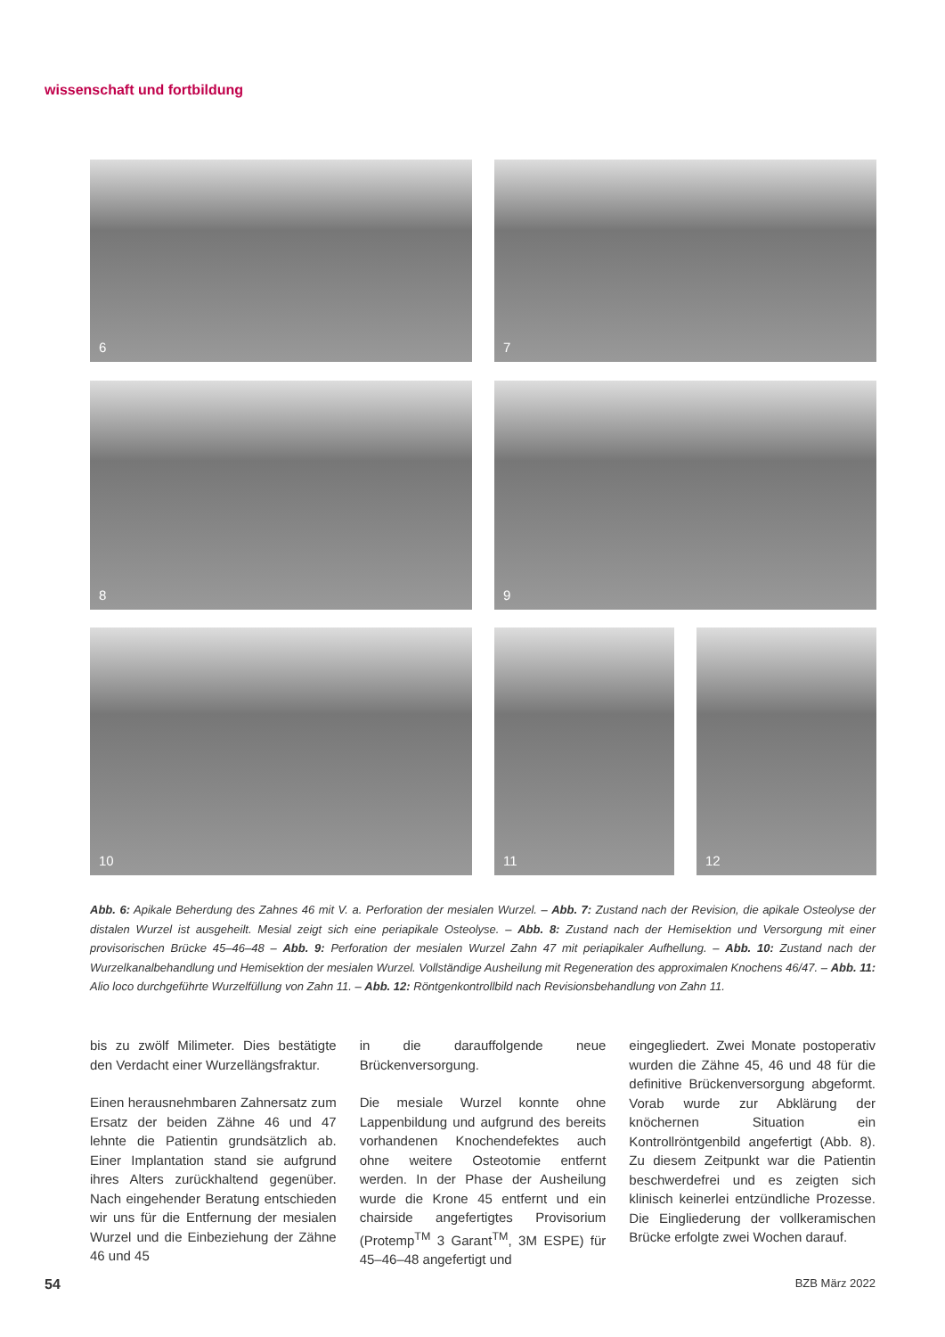wissenschaft und fortbildung
6 7
8 9
10 11 12
Abb. 6: Apikale Beherdung des Zahnes 46 mit V. a. Perforation der mesialen Wurzel. – Abb. 7: Zustand nach der Revision, die apikale Osteolyse der distalen Wurzel ist ausgeheilt. Mesial zeigt sich eine periapikale Osteolyse. – Abb. 8: Zustand nach der Hemisektion und Versorgung mit einer provisorischen Brücke 45–46–48 – Abb. 9: Perforation der mesialen Wurzel Zahn 47 mit periapikaler Aufhellung. – Abb. 10: Zustand nach der Wurzelkanalbehandlung und Hemisektion der mesialen Wurzel. Vollständige Ausheilung mit Regeneration des approximalen Knochens 46/47. – Abb. 11: Alio loco durchgeführte Wurzelfüllung von Zahn 11. – Abb. 12: Röntgenkontrollbild nach Revisionsbehandlung von Zahn 11.
bis zu zwölf Milimeter. Dies bestätigte den Verdacht einer Wurzellängsfraktur.
Einen herausnehmbaren Zahnersatz zum Ersatz der beiden Zähne 46 und 47 lehnte die Patientin grundsätzlich ab. Einer Implantation stand sie aufgrund ihres Alters zurückhaltend gegenüber. Nach eingehender Beratung entschieden wir uns für die Entfernung der mesialen Wurzel und die Einbeziehung der Zähne 46 und 45
in die darauffolgende neue Brückenversorgung.
Die mesiale Wurzel konnte ohne Lappenbildung und aufgrund des bereits vorhandenen Knochendefektes auch ohne weitere Osteotomie entfernt werden. In der Phase der Ausheilung wurde die Krone 45 entfernt und ein chairside angefertigtes Provisorium (Protemp<sup>TM</sup> 3 Garant<sup>TM</sup>, 3M ESPE) für 45–46–48 angefertigt und
eingegliedert. Zwei Monate postoperativ wurden die Zähne 45, 46 und 48 für die definitive Brückenversorgung abgeformt. Vorab wurde zur Abklärung der knöchernen Situation ein Kontrollröntgenbild angefertigt (Abb. 8). Zu diesem Zeitpunkt war die Patientin beschwerdefrei und es zeigten sich klinisch keinerlei entzündliche Prozesse. Die Eingliederung der vollkeramischen Brücke erfolgte zwei Wochen darauf.
54 BZB März 2022